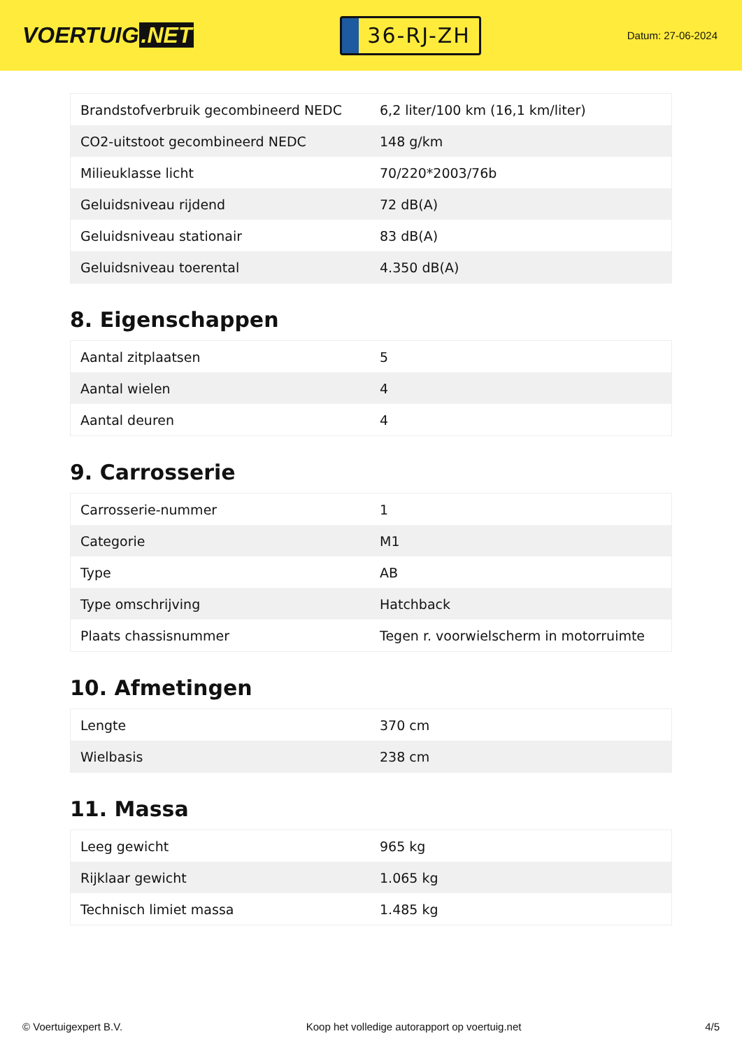VOERTUIG.NET
36-RJ-ZH
Datum: 27-06-2024
| Brandstofverbruik gecombineerd NEDC | 6,2 liter/100 km (16,1 km/liter) |
| CO2-uitstoot gecombineerd NEDC | 148 g/km |
| Milieuklasse licht | 70/220*2003/76b |
| Geluidsniveau rijdend | 72 dB(A) |
| Geluidsniveau stationair | 83 dB(A) |
| Geluidsniveau toerental | 4.350 dB(A) |
8. Eigenschappen
| Aantal zitplaatsen | 5 |
| Aantal wielen | 4 |
| Aantal deuren | 4 |
9. Carrosserie
| Carrosserie-nummer | 1 |
| Categorie | M1 |
| Type | AB |
| Type omschrijving | Hatchback |
| Plaats chassisnummer | Tegen r. voorwielscherm in motorruimte |
10. Afmetingen
| Lengte | 370 cm |
| Wielbasis | 238 cm |
11. Massa
| Leeg gewicht | 965 kg |
| Rijklaar gewicht | 1.065 kg |
| Technisch limiet massa | 1.485 kg |
© Voertuigexpert B.V. Koop het volledige autorapport op voertuig.net 4/5